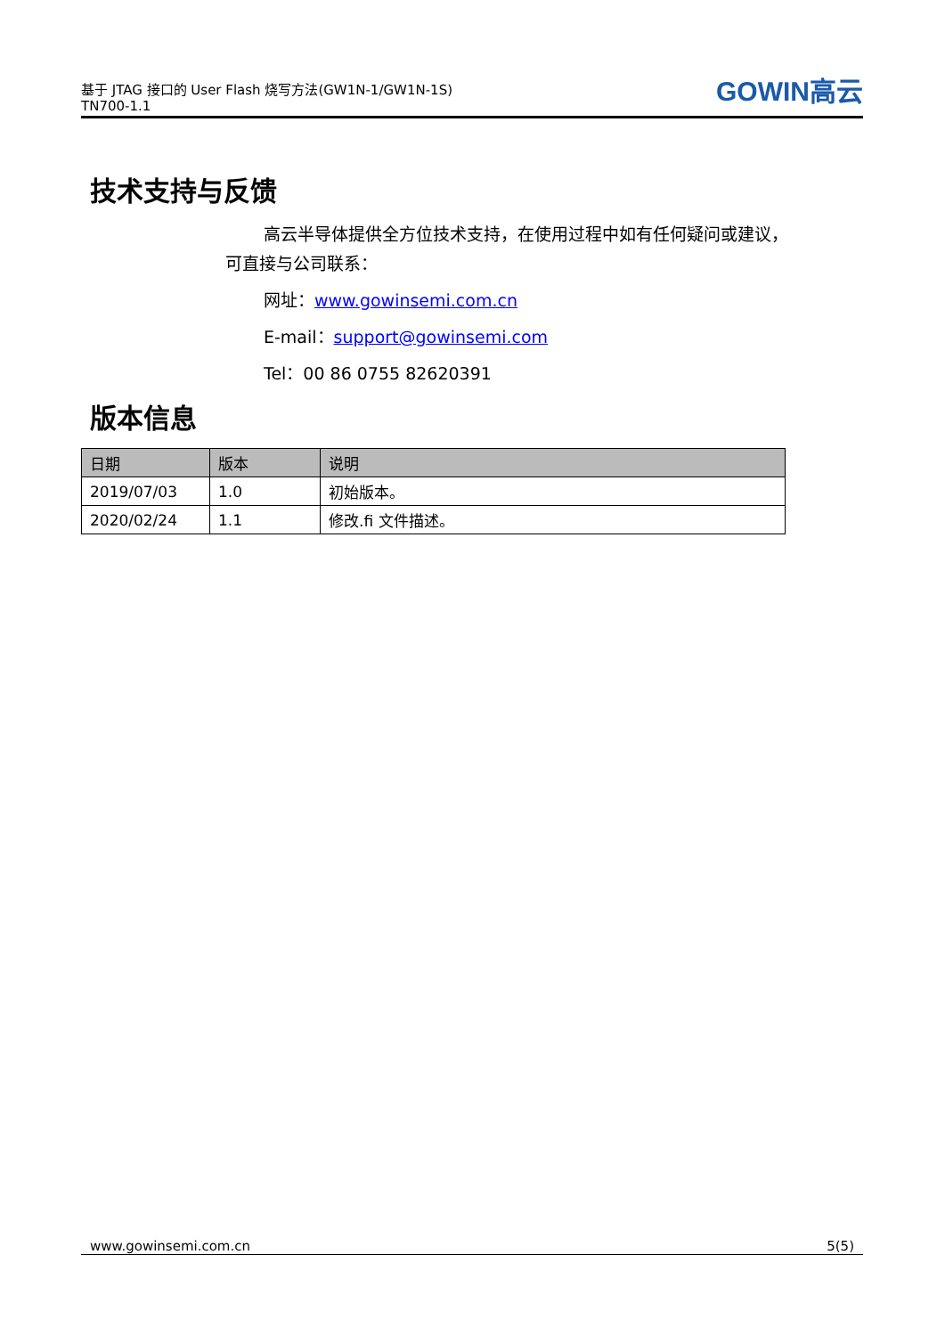基于 JTAG 接口的 User Flash 烧写方法(GW1N-1/GW1N-1S)
TN700-1.1
GOWIN高云
技术支持与反馈
高云半导体提供全方位技术支持，在使用过程中如有任何疑问或建议，
可直接与公司联系：
网址：www.gowinsemi.com.cn
E-mail：support@gowinsemi.com
Tel：00 86 0755 82620391
版本信息
| 日期 | 版本 | 说明 |
| --- | --- | --- |
| 2019/07/03 | 1.0 | 初始版本。 |
| 2020/02/24 | 1.1 | 修改.fi 文件描述。 |
www.gowinsemi.com.cn 5(5)